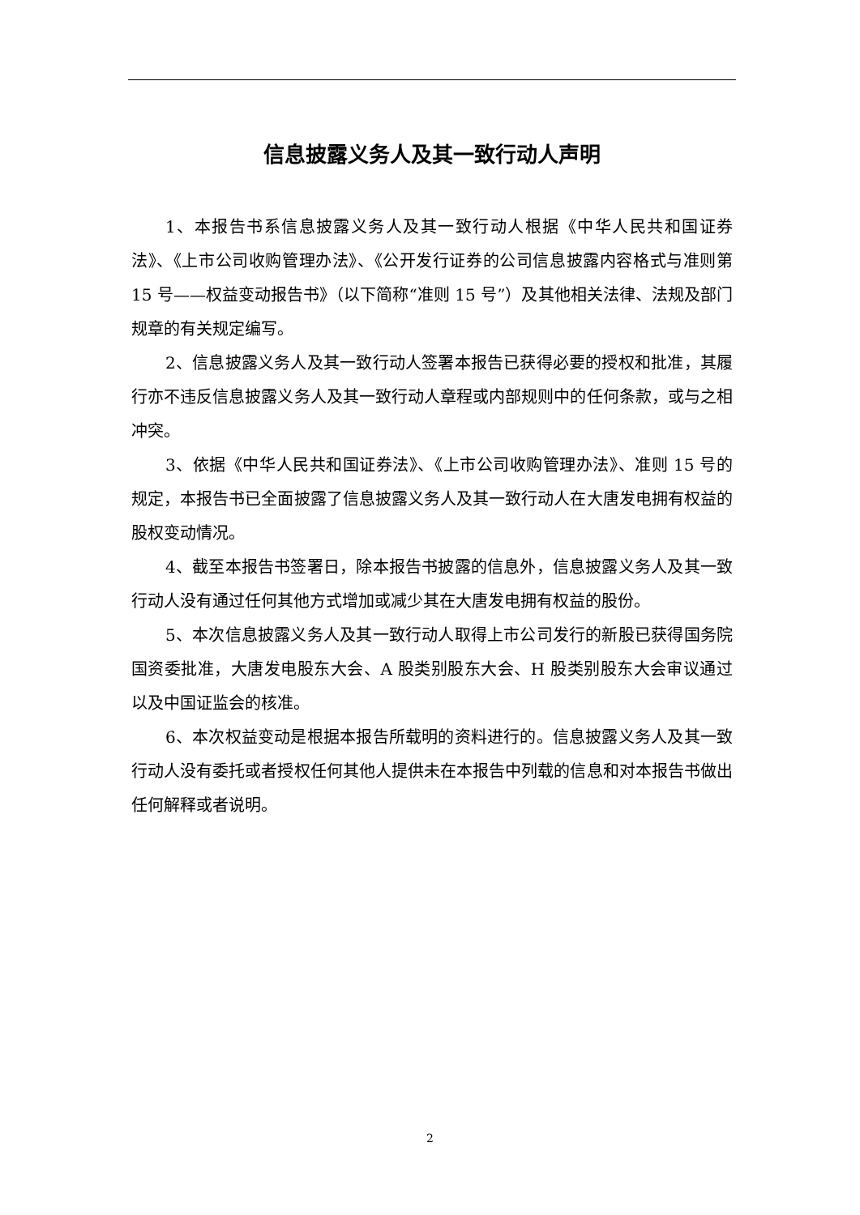信息披露义务人及其一致行动人声明
1、本报告书系信息披露义务人及其一致行动人根据《中华人民共和国证券法》、《上市公司收购管理办法》、《公开发行证券的公司信息披露内容格式与准则第 15 号——权益变动报告书》（以下简称“准则 15 号”）及其他相关法律、法规及部门规章的有关规定编写。
2、信息披露义务人及其一致行动人签署本报告已获得必要的授权和批准，其履行亦不违反信息披露义务人及其一致行动人章程或内部规则中的任何条款，或与之相冲突。
3、依据《中华人民共和国证券法》、《上市公司收购管理办法》、准则 15 号的规定，本报告书已全面披露了信息披露义务人及其一致行动人在大唐发电拥有权益的股权变动情况。
4、截至本报告书签署日，除本报告书披露的信息外，信息披露义务人及其一致行动人没有通过任何其他方式增加或减少其在大唐发电拥有权益的股份。
5、本次信息披露义务人及其一致行动人取得上市公司发行的新股已获得国务院国资委批准，大唐发电股东大会、A 股类别股东大会、H 股类别股东大会审议通过以及中国证监会的核准。
6、本次权益变动是根据本报告所载明的资料进行的。信息披露义务人及其一致行动人没有委托或者授权任何其他人提供未在本报告中列载的信息和对本报告书做出任何解释或者说明。
2